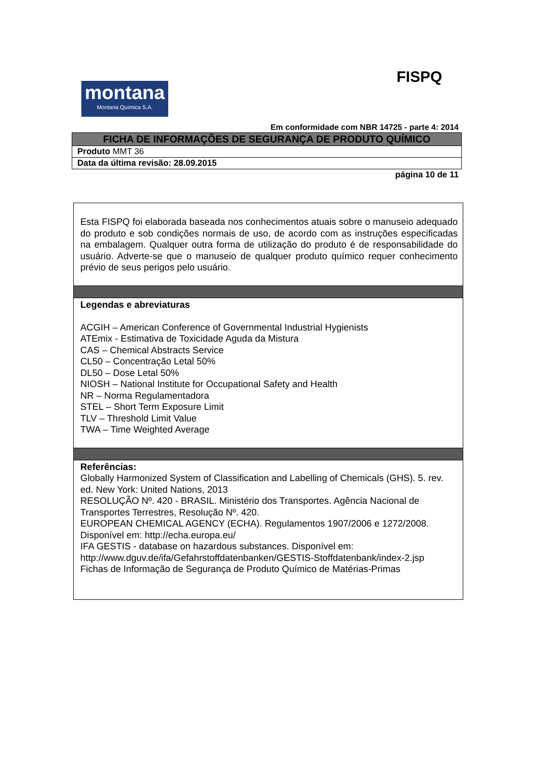FISPQ
montana
Montana Química S.A.
Em conformidade com NBR 14725 - parte 4: 2014
| FICHA DE INFORMAÇÕES DE SEGURANÇA DE PRODUTO QUÍMICO |
| Produto MMT 36 |
| Data da última revisão: 28.09.2015 |
página 10 de 11
Esta FISPQ foi elaborada baseada nos conhecimentos atuais sobre o manuseio adequado do produto e sob condições normais de uso, de acordo com as instruções especificadas na embalagem. Qualquer outra forma de utilização do produto é de responsabilidade do usuário. Adverte-se que o manuseio de qualquer produto químico requer conhecimento prévio de seus perigos pelo usuário.
Legendas e abreviaturas
ACGIH – American Conference of Governmental Industrial Hygienists
ATEmix - Estimativa de Toxicidade Aguda da Mistura
CAS – Chemical Abstracts Service
CL50 – Concentração Letal 50%
DL50 – Dose Letal 50%
NIOSH – National Institute for Occupational Safety and Health
NR – Norma Regulamentadora
STEL – Short Term Exposure Limit
TLV – Threshold Limit Value
TWA – Time Weighted Average
Referências:
Globally Harmonized System of Classification and Labelling of Chemicals (GHS). 5. rev. ed. New York: United Nations, 2013
RESOLUÇÃO Nº. 420 - BRASIL. Ministério dos Transportes. Agência Nacional de Transportes Terrestres, Resolução Nº. 420.
EUROPEAN CHEMICAL AGENCY (ECHA). Regulamentos 1907/2006 e 1272/2008. Disponível em: http://echa.europa.eu/
IFA GESTIS - database on hazardous substances. Disponível em: http://www.dguv.de/ifa/Gefahrstoffdatenbanken/GESTIS-Stoffdatenbank/index-2.jsp
Fichas de Informação de Segurança de Produto Químico de Matérias-Primas